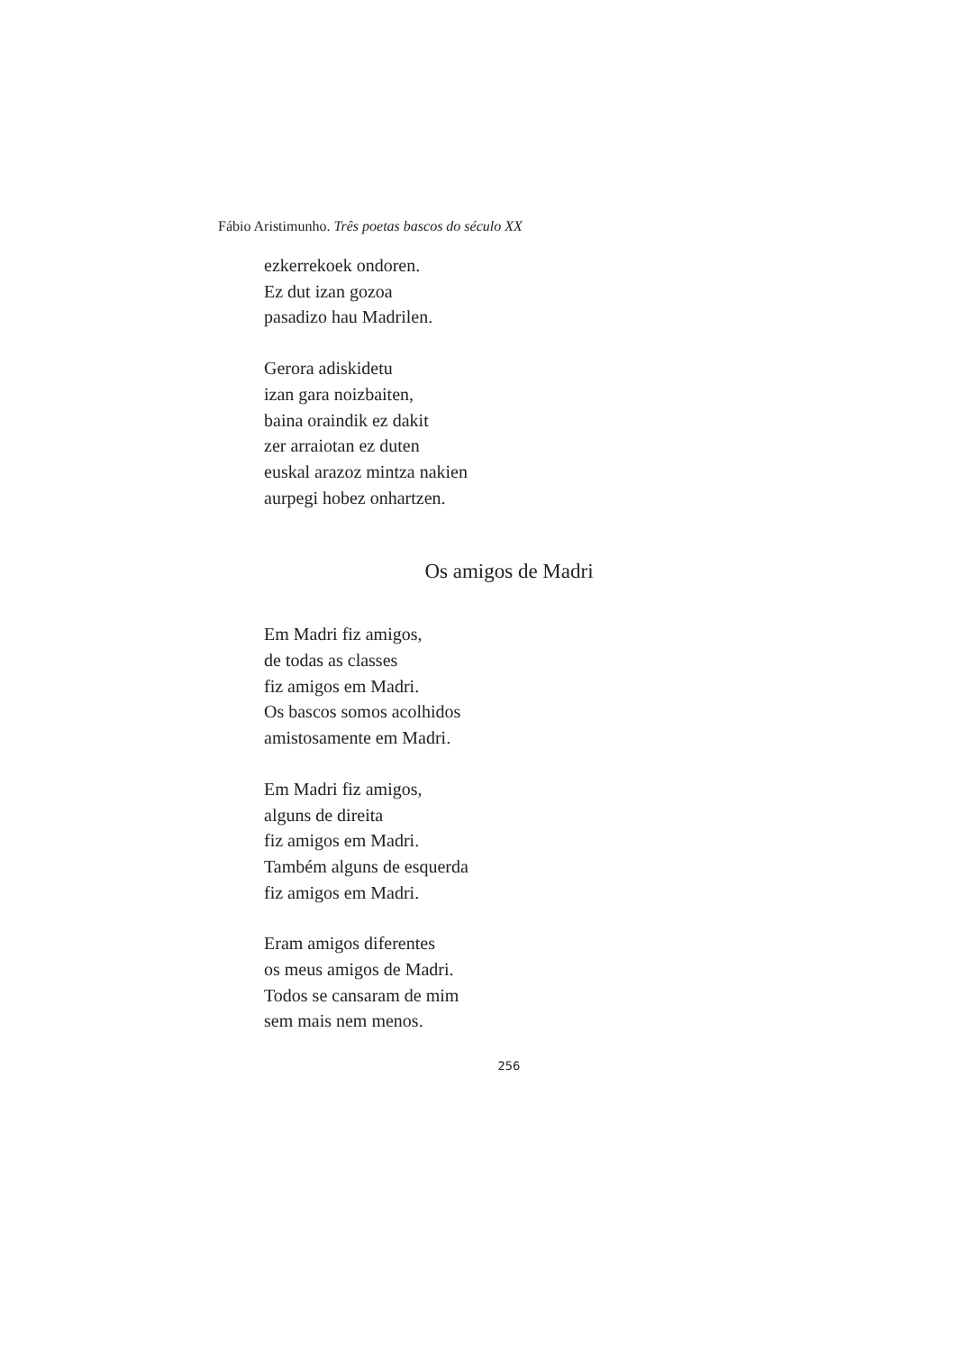Fábio Aristimunho. Três poetas bascos do século XX
ezkerrekoek ondoren.
Ez dut izan gozoa
pasadizo hau Madrilen.
Gerora adiskidetu
izan gara noizbaiten,
baina oraindik ez dakit
zer arraiotan ez duten
euskal arazoz mintza nakien
aurpegi hobez onhartzen.
Os amigos de Madri
Em Madri fiz amigos,
de todas as classes
fiz amigos em Madri.
Os bascos somos acolhidos
amistosamente em Madri.
Em Madri fiz amigos,
alguns de direita
fiz amigos em Madri.
Também alguns de esquerda
fiz amigos em Madri.
Eram amigos diferentes
os meus amigos de Madri.
Todos se cansaram de mim
sem mais nem menos.
256